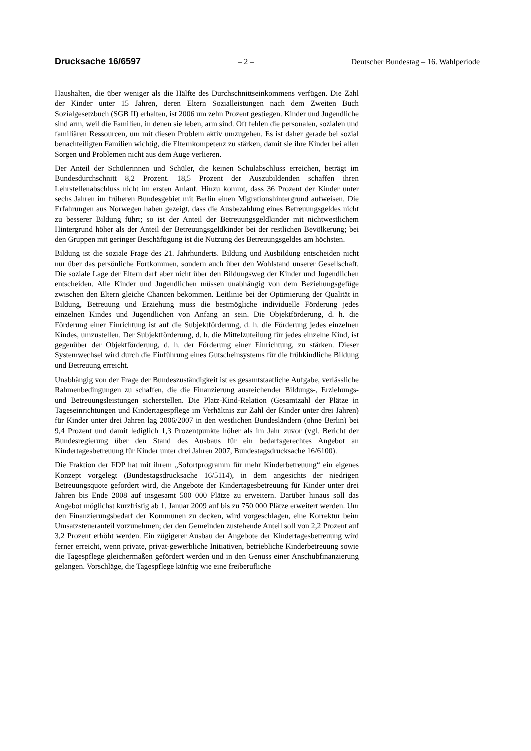Drucksache 16/6597 – 2 – Deutscher Bundestag – 16. Wahlperiode
Haushalten, die über weniger als die Hälfte des Durchschnittseinkommens verfügen. Die Zahl der Kinder unter 15 Jahren, deren Eltern Sozialleistungen nach dem Zweiten Buch Sozialgesetzbuch (SGB II) erhalten, ist 2006 um zehn Prozent gestiegen. Kinder und Jugendliche sind arm, weil die Familien, in denen sie leben, arm sind. Oft fehlen die personalen, sozialen und familiären Ressourcen, um mit diesen Problem aktiv umzugehen. Es ist daher gerade bei sozial benachteiligten Familien wichtig, die Elternkompetenz zu stärken, damit sie ihre Kinder bei allen Sorgen und Problemen nicht aus dem Auge verlieren.
Der Anteil der Schülerinnen und Schüler, die keinen Schulabschluss erreichen, beträgt im Bundesdurchschnitt 8,2 Prozent. 18,5 Prozent der Auszubildenden schaffen ihren Lehrstellenabschluss nicht im ersten Anlauf. Hinzu kommt, dass 36 Prozent der Kinder unter sechs Jahren im früheren Bundesgebiet mit Berlin einen Migrationshintergrund aufweisen. Die Erfahrungen aus Norwegen haben gezeigt, dass die Ausbezahlung eines Betreuungsgeldes nicht zu besserer Bildung führt; so ist der Anteil der Betreuungsgeldkinder mit nichtwestlichem Hintergrund höher als der Anteil der Betreuungsgeldkinder bei der restlichen Bevölkerung; bei den Gruppen mit geringer Beschäftigung ist die Nutzung des Betreuungsgeldes am höchsten.
Bildung ist die soziale Frage des 21. Jahrhunderts. Bildung und Ausbildung entscheiden nicht nur über das persönliche Fortkommen, sondern auch über den Wohlstand unserer Gesellschaft. Die soziale Lage der Eltern darf aber nicht über den Bildungsweg der Kinder und Jugendlichen entscheiden. Alle Kinder und Jugendlichen müssen unabhängig von dem Beziehungsgefüge zwischen den Eltern gleiche Chancen bekommen. Leitlinie bei der Optimierung der Qualität in Bildung, Betreuung und Erziehung muss die bestmögliche individuelle Förderung jedes einzelnen Kindes und Jugendlichen von Anfang an sein. Die Objektförderung, d. h. die Förderung einer Einrichtung ist auf die Subjektförderung, d. h. die Förderung jedes einzelnen Kindes, umzustellen. Der Subjektförderung, d. h. die Mittelzuteilung für jedes einzelne Kind, ist gegenüber der Objektförderung, d. h. der Förderung einer Einrichtung, zu stärken. Dieser Systemwechsel wird durch die Einführung eines Gutscheinsystems für die frühkindliche Bildung und Betreuung erreicht.
Unabhängig von der Frage der Bundeszuständigkeit ist es gesamtstaatliche Aufgabe, verlässliche Rahmenbedingungen zu schaffen, die die Finanzierung ausreichender Bildungs-, Erziehungs- und Betreuungsleistungen sicherstellen. Die Platz-Kind-Relation (Gesamtzahl der Plätze in Tageseinrichtungen und Kindertagespflege im Verhältnis zur Zahl der Kinder unter drei Jahren) für Kinder unter drei Jahren lag 2006/2007 in den westlichen Bundesländern (ohne Berlin) bei 9,4 Prozent und damit lediglich 1,3 Prozentpunkte höher als im Jahr zuvor (vgl. Bericht der Bundesregierung über den Stand des Ausbaus für ein bedarfsgerechtes Angebot an Kindertagesbetreuung für Kinder unter drei Jahren 2007, Bundestagsdrucksache 16/6100).
Die Fraktion der FDP hat mit ihrem „Sofortprogramm für mehr Kinderbetreuung“ ein eigenes Konzept vorgelegt (Bundestagsdrucksache 16/5114), in dem angesichts der niedrigen Betreuungsquote gefordert wird, die Angebote der Kindertagesbetreuung für Kinder unter drei Jahren bis Ende 2008 auf insgesamt 500 000 Plätze zu erweitern. Darüber hinaus soll das Angebot möglichst kurzfristig ab 1. Januar 2009 auf bis zu 750 000 Plätze erweitert werden. Um den Finanzierungsbedarf der Kommunen zu decken, wird vorgeschlagen, eine Korrektur beim Umsatzsteueranteil vorzunehmen; der den Gemeinden zustehende Anteil soll von 2,2 Prozent auf 3,2 Prozent erhöht werden. Ein zügigerer Ausbau der Angebote der Kindertagesbetreuung wird ferner erreicht, wenn private, privat-gewerbliche Initiativen, betriebliche Kinderbetreuung sowie die Tagespflege gleichermaßen gefördert werden und in den Genuss einer Anschubfinanzierung gelangen. Vorschläge, die Tagespflege künftig wie eine freiberufliche